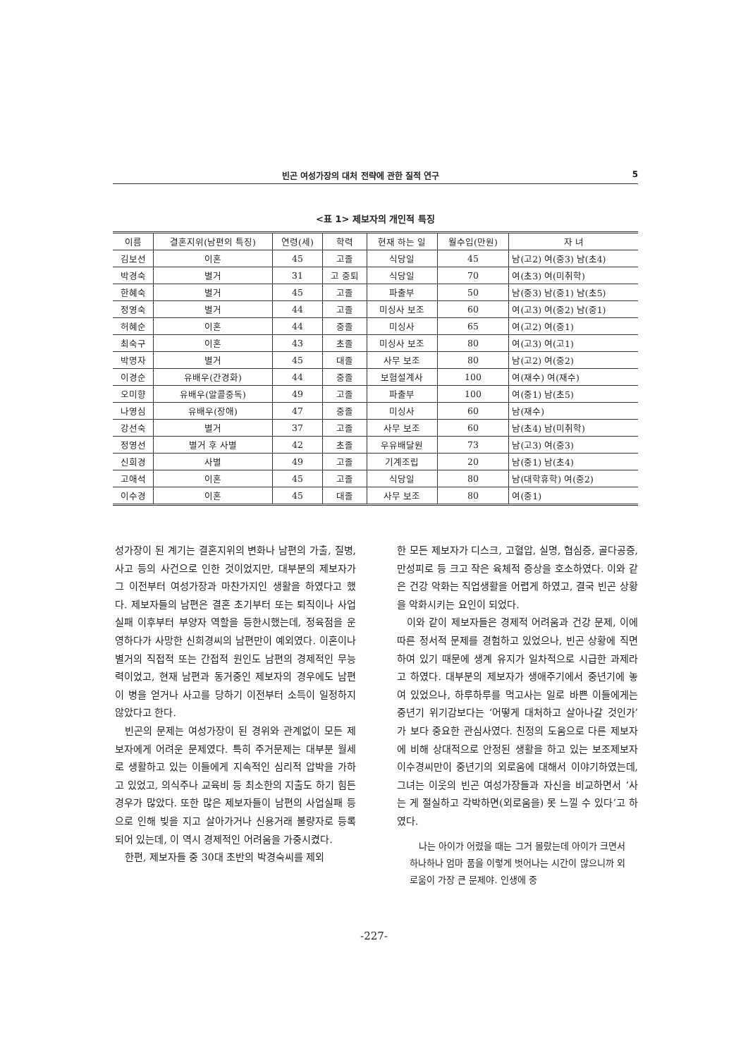빈곤 여성가장의 대처 전략에 관한 질적 연구 5
<표 1> 제보자의 개인적 특징
| 이름 | 결혼지위(남편의 특징) | 연령(세) | 학력 | 현재 하는 일 | 월수입(만원) | 자 녀 |
| --- | --- | --- | --- | --- | --- | --- |
| 김보선 | 이혼 | 45 | 고졸 | 식당일 | 45 | 남(고2) 여(중3) 남(초4) |
| 박경숙 | 별거 | 31 | 고 중퇴 | 식당일 | 70 | 여(초3) 여(미취학) |
| 한혜숙 | 별거 | 45 | 고졸 | 파출부 | 50 | 남(중3) 남(중1) 남(초5) |
| 정영숙 | 별거 | 44 | 고졸 | 미싱사 보조 | 60 | 여(고3) 여(중2) 남(중1) |
| 허혜순 | 이혼 | 44 | 중졸 | 미싱사 | 65 | 여(고2) 여(중1) |
| 최숙구 | 이혼 | 43 | 초졸 | 미싱사 보조 | 80 | 여(고3) 여(고1) |
| 박명자 | 별거 | 45 | 대졸 | 사무 보조 | 80 | 남(고2) 여(중2) |
| 이경순 | 유배우(간경화) | 44 | 중졸 | 보험설계사 | 100 | 여(재수) 여(재수) |
| 오미향 | 유배우(알콜중독) | 49 | 고졸 | 파출부 | 100 | 여(중1) 남(초5) |
| 나영심 | 유배우(장애) | 47 | 중졸 | 미싱사 | 60 | 남(재수) |
| 강선숙 | 별거 | 37 | 고졸 | 사무 보조 | 60 | 남(초4) 남(미취학) |
| 정영선 | 별거 후 사별 | 42 | 초졸 | 우유배달원 | 73 | 남(고3) 여(중3) |
| 신희경 | 사별 | 49 | 고졸 | 기계조립 | 20 | 남(중1) 남(초4) |
| 고애석 | 이혼 | 45 | 고졸 | 식당일 | 80 | 남(대학휴학) 여(중2) |
| 이수경 | 이혼 | 45 | 대졸 | 사무 보조 | 80 | 여(중1) |
성가장이 된 계기는 결혼지위의 변화나 남편의 가출, 질병, 사고 등의 사건으로 인한 것이었지만, 대부분의 제보자가 그 이전부터 여성가장과 마찬가지인 생활을 하였다고 했다. 제보자들의 남편은 결혼 초기부터 또는 퇴직이나 사업실패 이후부터 부양자 역할을 등한시했는데, 정육점을 운영하다가 사망한 신희경씨의 남편만이 예외였다. 이혼이나 별거의 직접적 또는 간접적 원인도 남편의 경제적인 무능력이었고, 현재 남편과 동거중인 제보자의 경우에도 남편이 병을 얻거나 사고를 당하기 이전부터 소득이 일정하지 않았다고 한다.
빈곤의 문제는 여성가장이 된 경위와 관계없이 모든 제보자에게 어려운 문제였다. 특히 주거문제는 대부분 월세로 생활하고 있는 이들에게 지속적인 심리적 압박을 가하고 있었고, 의식주나 교육비 등 최소한의 지출도 하기 힘든 경우가 많았다. 또한 많은 제보자들이 남편의 사업실패 등으로 인해 빚을 지고 살아가거나 신용거래 불량자로 등록되어 있는데, 이 역시 경제적인 어려움을 가중시켰다.
한편, 제보자들 중 30대 초반의 박경숙씨를 제외
한 모든 제보자가 디스크, 고혈압, 실명, 협심증, 골다공증, 만성피로 등 크고 작은 육체적 증상을 호소하였다. 이와 같은 건강 악화는 직업생활을 어렵게 하였고, 결국 빈곤 상황을 악화시키는 요인이 되었다.
이와 같이 제보자들은 경제적 어려움과 건강 문제, 이에 따른 정서적 문제를 경험하고 있었으나, 빈곤 상황에 직면하여 있기 때문에 생계 유지가 일차적으로 시급한 과제라고 하였다. 대부분의 제보자가 생애주기에서 중년기에 놓여 있었으나, 하루하루를 먹고사는 일로 바쁜 이들에게는 중년기 위기감보다는 ‘어떻게 대처하고 살아나갈 것인가’가 보다 중요한 관심사였다. 친정의 도움으로 다른 제보자에 비해 상대적으로 안정된 생활을 하고 있는 보조제보자 이수경씨만이 중년기의 외로움에 대해서 이야기하였는데, 그녀는 이웃의 빈곤 여성가장들과 자신을 비교하면서 ‘사는 게 절실하고 각박하면(외로움을) 못 느낄 수 있다’고 하였다.
나는 아이가 어렸을 때는 그거 몰랐는데 아이가 크면서 하나하나 엄마 품을 이렇게 벗어나는 시간이 많으니까 외로움이 가장 큰 문제야. 인생에 중
-227-